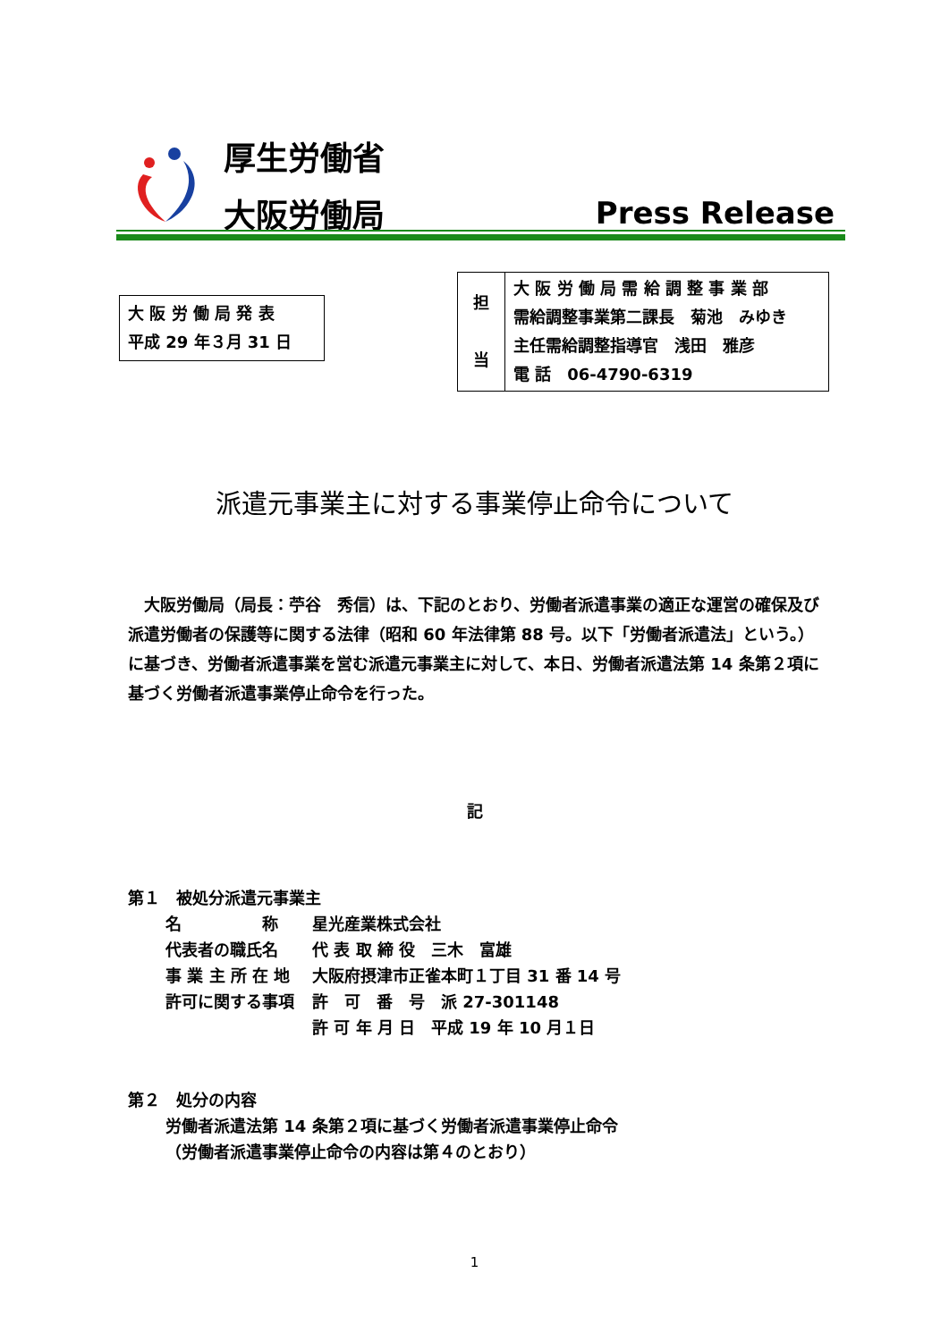厚生労働省
大阪労働局 Press Release
大 阪 労 働 局 発 表
平成 29 年３月 31 日
| 担 当 | 大 阪 労 働 局 需 給 調 整 事 業 部 需給調整事業第二課長 菊池 みゆき 主任需給調整指導官 浅田 雅彦 電 話 06-4790-6319 |
派遣元事業主に対する事業停止命令について
　大阪労働局（局長：苧谷　秀信）は、下記のとおり、労働者派遣事業の適正な運営の確保及び派遣労働者の保護等に関する法律（昭和 60 年法律第 88 号。以下「労働者派遣法」という。）に基づき、労働者派遣事業を営む派遣元事業主に対して、本日、労働者派遣法第 14 条第２項に基づく労働者派遣事業停止命令を行った。
記
第１　被処分派遣元事業主
| 名 称 | 星光産業株式会社 |
| 代表者の職氏名 | 代 表 取 締 役 三木 富雄 |
| 事 業 主 所 在 地 | 大阪府摂津市正雀本町１丁目 31 番 14 号 |
| 許可に関する事項 | 許 可 番 号 派 27-301148 |
| | 許 可 年 月 日 平成 19 年 10 月１日 |
第２　処分の内容
労働者派遣法第 14 条第２項に基づく労働者派遣事業停止命令
（労働者派遣事業停止命令の内容は第４のとおり）
1